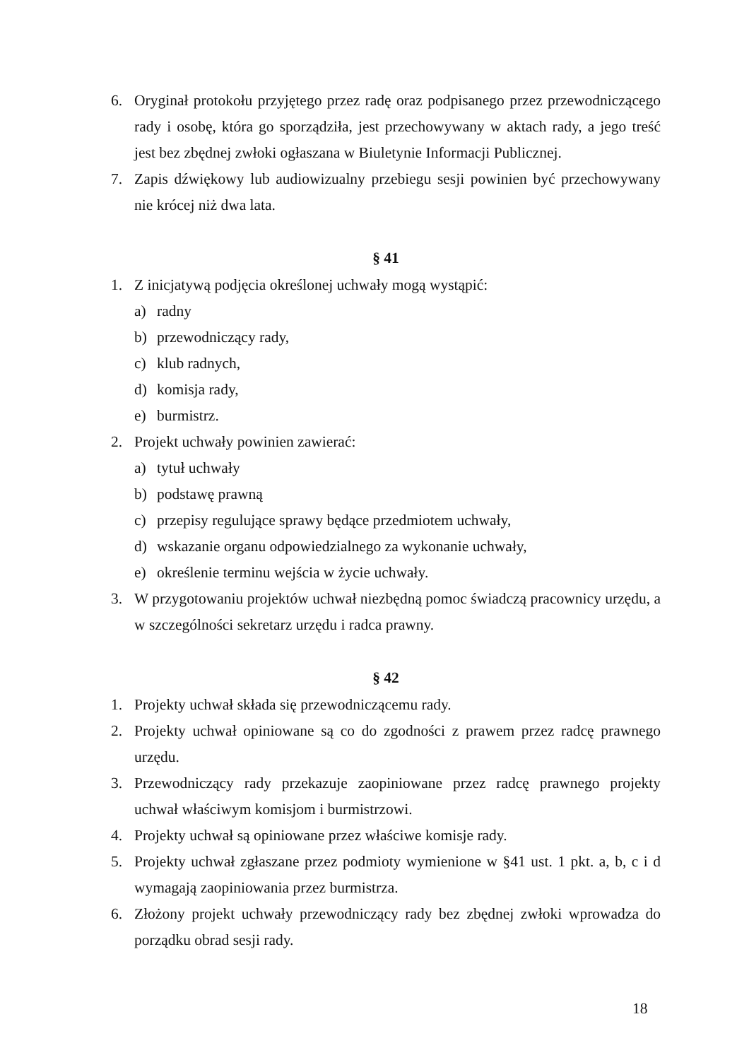6. Oryginał protokołu przyjętego przez radę oraz podpisanego przez przewodniczącego rady i osobę, która go sporządziła, jest przechowywany w aktach rady, a jego treść jest bez zbędnej zwłoki ogłaszana w Biuletynie Informacji Publicznej.
7. Zapis dźwiękowy lub audiowizualny przebiegu sesji powinien być przechowywany nie krócej niż dwa lata.
§ 41
1. Z inicjatywą podjęcia określonej uchwały mogą wystąpić:
a) radny
b) przewodniczący rady,
c) klub radnych,
d) komisja rady,
e) burmistrz.
2. Projekt uchwały powinien zawierać:
a) tytuł uchwały
b) podstawę prawną
c) przepisy regulujące sprawy będące przedmiotem uchwały,
d) wskazanie organu odpowiedzialnego za wykonanie uchwały,
e) określenie terminu wejścia w życie uchwały.
3. W przygotowaniu projektów uchwał niezbędną pomoc świadczą pracownicy urzędu, a w szczególności sekretarz urzędu i radca prawny.
§ 42
1. Projekty uchwał składa się przewodniczącemu rady.
2. Projekty uchwał opiniowane są co do zgodności z prawem przez radcę prawnego urzędu.
3. Przewodniczący rady przekazuje zaopiniowane przez radcę prawnego projekty uchwał właściwym komisjom i burmistrzowi.
4. Projekty uchwał są opiniowane przez właściwe komisje rady.
5. Projekty uchwał zgłaszane przez podmioty wymienione w §41 ust. 1 pkt. a, b, c i d wymagają zaopiniowania przez burmistrza.
6. Złożony projekt uchwały przewodniczący rady bez zbędnej zwłoki wprowadza do porządku obrad sesji rady.
18